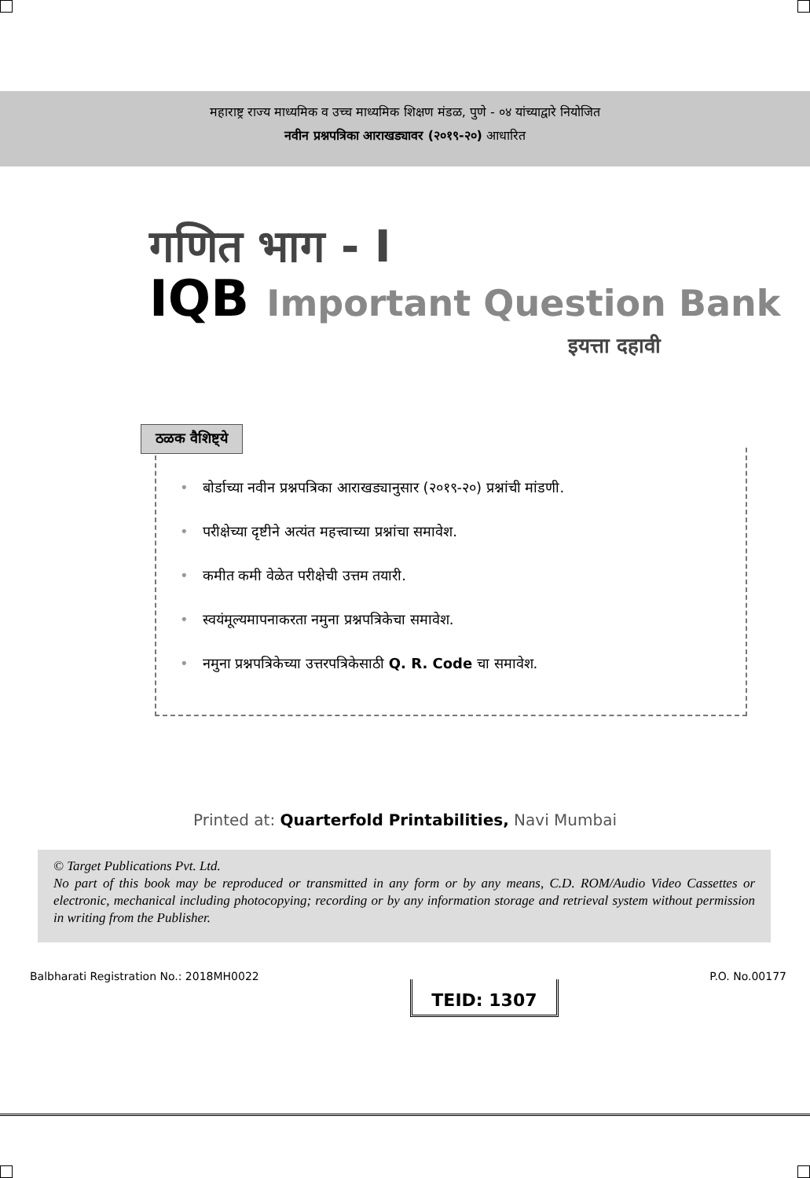महाराष्ट्र राज्य माध्यमिक व उच्च माध्यमिक शिक्षण मंडळ, पुणे - ०४ यांच्याद्वारे नियोजित
नवीन प्रश्नपत्रिका आराखड्यावर (२०१९-२०) आधारित
गणित भाग - I
IQB Important Question Bank
इयत्ता दहावी
ठळक वैशिष्ट्ये
• बोर्डाच्या नवीन प्रश्नपत्रिका आराखड्यानुसार (२०१९-२०) प्रश्नांची मांडणी.
• परीक्षेच्या दृष्टीने अत्यंत महत्त्वाच्या प्रश्नांचा समावेश.
• कमीत कमी वेळेत परीक्षेची उत्तम तयारी.
• स्वयंमूल्यमापनाकरता नमुना प्रश्नपत्रिकेचा समावेश.
• नमुना प्रश्नपत्रिकेच्या उत्तरपत्रिकेसाठी Q. R. Code चा समावेश.
Printed at: Quarterfold Printabilities, Navi Mumbai
© Target Publications Pvt. Ltd.
No part of this book may be reproduced or transmitted in any form or by any means, C.D. ROM/Audio Video Cassettes or electronic, mechanical including photocopying; recording or by any information storage and retrieval system without permission in writing from the Publisher.
Balbharati Registration No.: 2018MH0022 TEID: 1307 P.O. No.00177